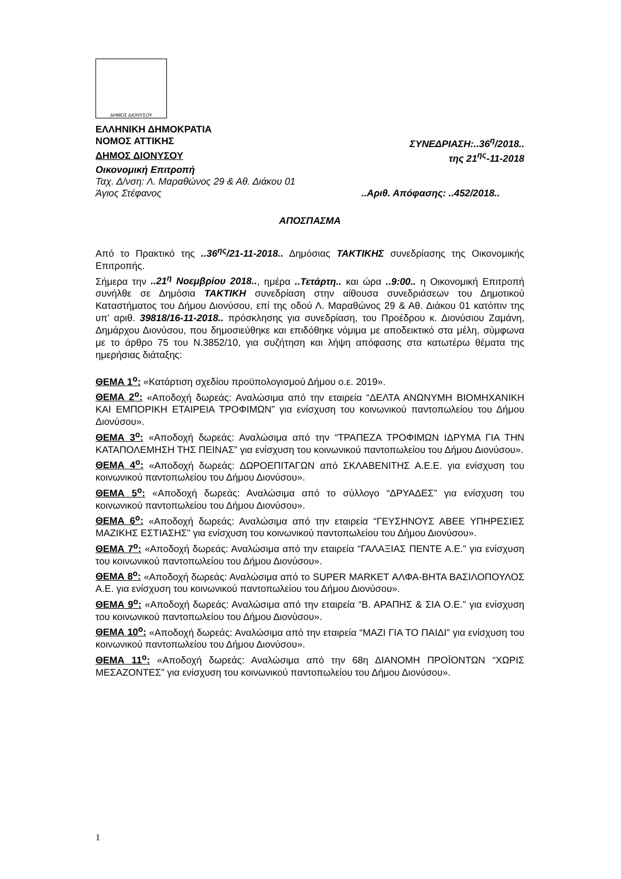ΔΗΜΟΣ ΔΙΟΝΥΣΟΥ
ΕΛΛΗΝΙΚΗ ΔΗΜΟΚΡΑΤΙΑ
ΝΟΜΟΣ ΑΤΤΙΚΗΣ ΣΥΝΕΔΡΙΑΣΗ:..36<sup>η</sup>/2018..
ΔΗΜΟΣ ΔΙΟΝΥΣΟΥ της 21<sup>ης</sup>-11-2018
Οικονομική Επιτροπή
Ταχ. Δ/νση: Λ. Μαραθώνος 29 & Αθ. Διάκου 01
Άγιος Στέφανος ..Αριθ. Απόφασης: ..452/2018..
ΑΠΟΣΠΑΣΜΑ
Από το Πρακτικό της ..36<sup>ης</sup>/21-11-2018.. Δημόσιας ΤΑΚΤΙΚΗΣ συνεδρίασης της Οικονομικής Επιτροπής.
Σήμερα την ..21<sup>η</sup> Νοεμβρίου 2018.., ημέρα ..Τετάρτη.. και ώρα ..9:00.. η Οικονομική Επιτροπή συνήλθε σε Δημόσια ΤΑΚΤΙΚΗ συνεδρίαση στην αίθουσα συνεδριάσεων του Δημοτικού Καταστήματος του Δήμου Διονύσου, επί της οδού Λ. Μαραθώνος 29 & Αθ. Διάκου 01 κατόπιν της υπ’ αριθ. 39818/16-11-2018.. πρόσκλησης για συνεδρίαση, του Προέδρου κ. Διονύσιου Ζαμάνη, Δημάρχου Διονύσου, που δημοσιεύθηκε και επιδόθηκε νόμιμα με αποδεικτικό στα μέλη, σύμφωνα με το άρθρο 75 του Ν.3852/10, για συζήτηση και λήψη απόφασης στα κατωτέρω θέματα της ημερήσιας διάταξης:
ΘΕΜΑ 1<sup>ο</sup>: «Κατάρτιση σχεδίου προϋπολογισμού Δήμου ο.ε. 2019».
ΘΕΜΑ 2<sup>ο</sup>: «Αποδοχή δωρεάς: Αναλώσιμα από την εταιρεία “ΔΕΛΤΑ ΑΝΩΝΥΜΗ ΒΙΟΜΗΧΑΝΙΚΗ ΚΑΙ ΕΜΠΟΡΙΚΗ ΕΤΑΙΡΕΙΑ ΤΡΟΦΙΜΩΝ” για ενίσχυση του κοινωνικού παντοπωλείου του Δήμου Διονύσου».
ΘΕΜΑ 3<sup>ο</sup>: «Αποδοχή δωρεάς: Αναλώσιμα από την “ΤΡΑΠΕΖΑ ΤΡΟΦΙΜΩΝ ΙΔΡΥΜΑ ΓΙΑ ΤΗΝ ΚΑΤΑΠΟΛΕΜΗΣΗ ΤΗΣ ΠΕΙΝΑΣ” για ενίσχυση του κοινωνικού παντοπωλείου του Δήμου Διονύσου».
ΘΕΜΑ 4<sup>ο</sup>: «Αποδοχή δωρεάς: ΔΩΡΟΕΠΙΤΑΓΩΝ από ΣΚΛΑΒΕΝΙΤΗΣ Α.Ε.Ε. για ενίσχυση του κοινωνικού παντοπωλείου του Δήμου Διονύσου».
ΘΕΜΑ 5<sup>ο</sup>: «Αποδοχή δωρεάς: Αναλώσιμα από το σύλλογο “ΔΡΥΑΔΕΣ” για ενίσχυση του κοινωνικού παντοπωλείου του Δήμου Διονύσου».
ΘΕΜΑ 6<sup>ο</sup>: «Αποδοχή δωρεάς: Αναλώσιμα από την εταιρεία “ΓΕΥΣΗΝΟΥΣ ΑΒΕΕ ΥΠΗΡΕΣΙΕΣ ΜΑΖΙΚΗΣ ΕΣΤΙΑΣΗΣ” για ενίσχυση του κοινωνικού παντοπωλείου του Δήμου Διονύσου».
ΘΕΜΑ 7<sup>ο</sup>: «Αποδοχή δωρεάς: Αναλώσιμα από την εταιρεία “ΓΑΛΑΞΙΑΣ ΠΕΝΤΕ Α.Ε.” για ενίσχυση του κοινωνικού παντοπωλείου του Δήμου Διονύσου».
ΘΕΜΑ 8<sup>ο</sup>: «Αποδοχή δωρεάς: Αναλώσιμα από το SUPER MARKET ΑΛΦΑ-ΒΗΤΑ ΒΑΣΙΛΟΠΟΥΛΟΣ Α.Ε. για ενίσχυση του κοινωνικού παντοπωλείου του Δήμου Διονύσου».
ΘΕΜΑ 9<sup>ο</sup>: «Αποδοχή δωρεάς: Αναλώσιμα από την εταιρεία “Β. ΑΡΑΠΗΣ & ΣΙΑ Ο.Ε.” για ενίσχυση του κοινωνικού παντοπωλείου του Δήμου Διονύσου».
ΘΕΜΑ 10<sup>ο</sup>: «Αποδοχή δωρεάς: Αναλώσιμα από την εταιρεία “ΜΑΖΙ ΓΙΑ ΤΟ ΠΑΙΔΙ” για ενίσχυση του κοινωνικού παντοπωλείου του Δήμου Διονύσου».
ΘΕΜΑ 11<sup>ο</sup>: «Αποδοχή δωρεάς: Αναλώσιμα από την 68η ΔΙΑΝΟΜΗ ΠΡΟΪΟΝΤΩΝ “ΧΩΡΙΣ ΜΕΣΑΖΟΝΤΕΣ” για ενίσχυση του κοινωνικού παντοπωλείου του Δήμου Διονύσου».
1